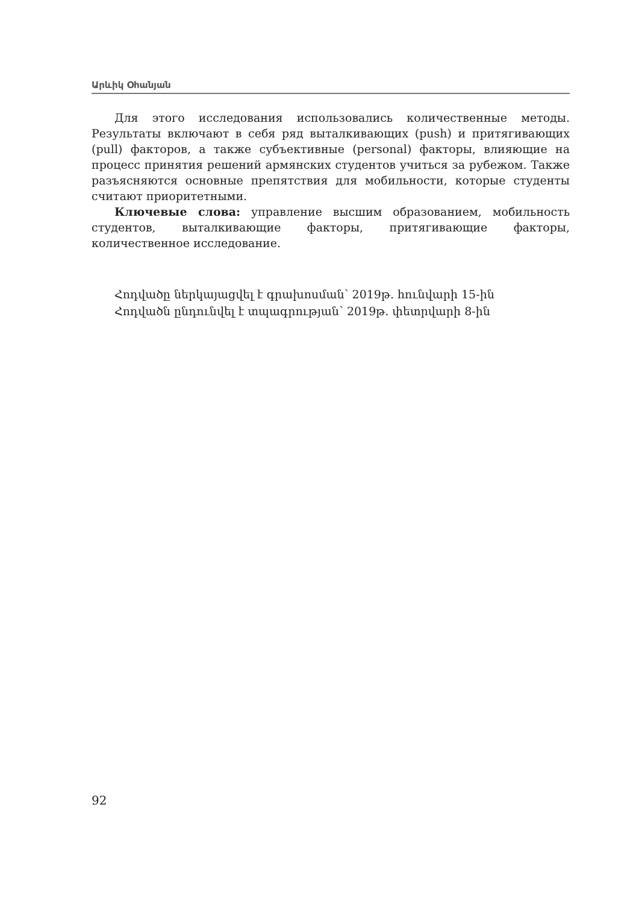Արևիկ Օհանյան
Для этого исследования использовались количественные методы. Результаты включают в себя ряд выталкивающих (push) и притягивающих (pull) факторов, а также субъективные (personal) факторы, влияющие на процесс принятия решений армянских студентов учиться за рубежом. Также разъясняются основные препятствия для мобильности, которые студенты считают приоритетными.
Ключевые слова: управление высшим образованием, мобильность студентов, выталкивающие факторы, притягивающие факторы, количественное исследование.
Հոդվածը ներկայացվել է գրախոսման՝ 2019թ. հունվարի 15-ին
Հոդվածն ընդունվել է տպագրության՝ 2019թ. փետրվարի 8-ին
92